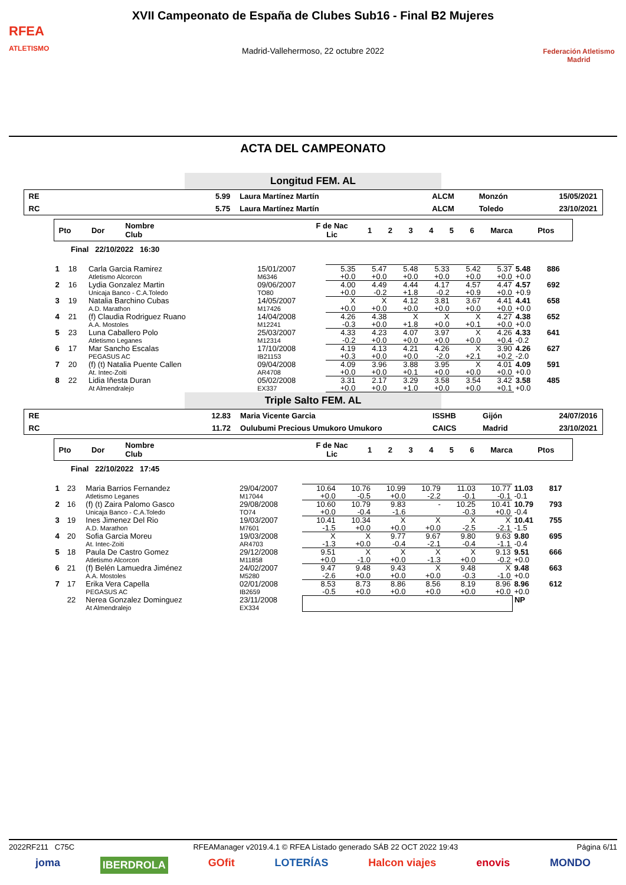RFEA
ATLETISMO
XVII Campeonato de España de Clubes Sub16 - Final B2 Mujeres
Madrid-Vallehermoso, 22 octubre 2022
Federación Atletismo Madrid
ACTA DEL CAMPEONATO
Longitud FEM. AL
| RE | 5.99 | Laura Martínez Martín | ALCM | Monzón | 15/05/2021 |
| RC | 5.75 | Laura Martínez Martín | ALCM | Toledo | 23/10/2021 |
| Pto | Dor | Nombre Club | F de Nac Lic | 1 | 2 | 3 | 4 | 5 | 6 | Marca | Ptos |
Final 22/10/2022 16:30
| 1 | 18 | Carla Garcia Ramirez Atletismo Alcorcon | 15/01/2007 M6346 | 5.35 +0.0 | 5.47 +0.0 | 5.48 +0.0 | 5.33 +0.0 | 5.42 +0.0 | 5.37 +0.0 | 5.48 +0.0 | 886 |
| 2 | 16 | Lydia Gonzalez Martin Unicaja Banco - C.A.Toledo | 09/06/2007 TO80 | 4.00 +0.0 | 4.49 -0.2 | 4.44 +1.8 | 4.17 -0.2 | 4.57 +0.9 | 4.47 +0.0 | 4.57 +0.9 | 692 |
| 3 | 19 | Natalia Barchino Cubas A.D. Marathon | 14/05/2007 M17426 | X +0.0 | X +0.0 | 4.12 +0.0 | 3.81 +0.0 | 3.67 +0.0 | 4.41 +0.0 | 4.41 +0.0 | 658 |
| 4 | 21 | (f) Claudia Rodriguez Ruano A.A. Mostoles | 14/04/2008 M12241 | 4.26 -0.3 | 4.38 +0.0 | X +1.8 | X +0.0 | X +0.1 | 4.27 +0.0 | 4.38 +0.0 | 652 |
| 5 | 23 | Luna Caballero Polo Atletismo Leganes | 25/03/2007 M12314 | 4.33 -0.2 | 4.23 +0.0 | 4.07 +0.0 | 3.97 +0.0 | X +0.0 | 4.26 +0.4 | 4.33 -0.2 | 641 |
| 6 | 17 | Mar Sancho Escalas PEGASUS AC | 17/10/2008 IB21153 | 4.19 +0.3 | 4.13 +0.0 | 4.21 +0.0 | 4.26 -2.0 | X +2.1 | 3.90 +0.2 | 4.26 -2.0 | 627 |
| 7 | 20 | (f) (t) Natalia Puente Callen At. Intec-Zoiti | 09/04/2008 AR4708 | 4.09 +0.0 | 3.96 +0.0 | 3.88 +0.1 | 3.95 +0.0 | X +0.0 | 4.01 +0.0 | 4.09 +0.0 | 591 |
| 8 | 22 | Lidia Iñesta Duran At Almendralejo | 05/02/2008 EX337 | 3.31 +0.0 | 2.17 +0.0 | 3.29 +1.0 | 3.58 +0.0 | 3.54 +0.0 | 3.42 +0.1 | 3.58 +0.0 | 485 |
Triple Salto FEM. AL
| RE | 12.83 | Maria Vicente Garcia | ISSHB | Gijón | 24/07/2016 |
| RC | 11.72 | Oulubumi Precious Umukoro Umukoro | CAICS | Madrid | 23/10/2021 |
| Pto | Dor | Nombre Club | F de Nac Lic | 1 | 2 | 3 | 4 | 5 | 6 | Marca | Ptos |
Final 22/10/2022 17:45
| 1 | 23 | Maria Barrios Fernandez Atletismo Leganes | 29/04/2007 M17044 | 10.64 +0.0 | 10.76 -0.5 | 10.99 +0.0 | 10.79 -2.2 | 11.03 -0.1 | 10.77 -0.1 | 11.03 -0.1 | 817 |
| 2 | 16 | (f) (t) Zaira Palomo Gasco Unicaja Banco - C.A.Toledo | 29/08/2008 TO74 | 10.60 +0.0 | 10.79 -0.4 | 9.83 -1.6 | - | 10.25 -0.3 | 10.41 +0.0 | 10.79 -0.4 | 793 |
| 3 | 19 | Ines Jimenez Del Rio A.D. Marathon | 19/03/2007 M7601 | 10.41 -1.5 | 10.34 +0.0 | X +0.0 | X +0.0 | X -2.5 | X -2.1 | 10.41 -1.5 | 755 |
| 4 | 20 | Sofia Garcia Moreu At. Intec-Zoiti | 19/03/2008 AR4703 | X -1.3 | X +0.0 | 9.77 -0.4 | 9.67 -2.1 | 9.80 -0.4 | 9.63 -1.1 | 9.80 -0.4 | 695 |
| 5 | 18 | Paula De Castro Gomez Atletismo Alcorcon | 29/12/2008 M11858 | 9.51 +0.0 | X -1.0 | X +0.0 | X -1.3 | X +0.0 | 9.13 -0.2 | 9.51 +0.0 | 666 |
| 6 | 21 | (f) Belén Lamuedra Jiménez A.A. Mostoles | 24/02/2007 M5280 | 9.47 -2.6 | 9.48 +0.0 | 9.43 +0.0 | X +0.0 | 9.48 -0.3 | X -1.0 | 9.48 +0.0 | 663 |
| 7 | 17 | Erika Vera Capella PEGASUS AC | 02/01/2008 IB2659 | 8.53 -0.5 | 8.73 +0.0 | 8.86 +0.0 | 8.56 +0.0 | 8.19 +0.0 | 8.96 +0.0 | 8.96 +0.0 | 612 |
| | 22 | Nerea Gonzalez Dominguez At Almendralejo | 23/11/2008 EX334 | | | | | | | NP | |
2022RF211 C75C RFEAManager v2019.4.1 © RFEA Listado generado SÁB 22 OCT 2022 19:43 Página 6/11
joma IBERDROLA GOfit LOTERÍAS Halcon viajes enovis MONDO